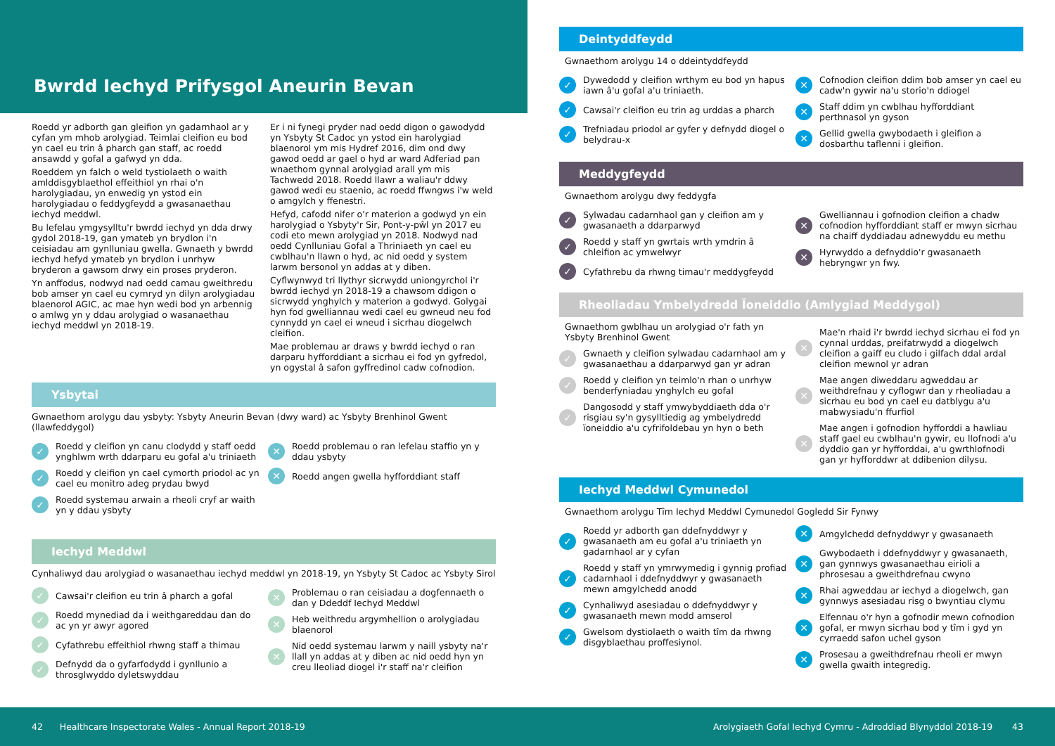Bwrdd Iechyd Prifysgol Aneurin Bevan
Roedd yr adborth gan gleifion yn gadarnhaol ar y cyfan ym mhob arolygiad. Teimlai cleifion eu bod yn cael eu trin â pharch gan staff, ac roedd ansawdd y gofal a gafwyd yn dda.
Roeddem yn falch o weld tystiolaeth o waith amlddisgyblaethol effeithiol yn rhai o'n harolygiadau, yn enwedig yn ystod ein harolygiadau o feddygfeydd a gwasanaethau iechyd meddwl.
Bu lefelau ymgysylltu'r bwrdd iechyd yn dda drwy gydol 2018-19, gan ymateb yn brydlon i'n ceisiadau am gynlluniau gwella. Gwnaeth y bwrdd iechyd hefyd ymateb yn brydlon i unrhyw bryderon a gawsom drwy ein proses pryderon.
Yn anffodus, nodwyd nad oedd camau gweithredu bob amser yn cael eu cymryd yn dilyn arolygiadau blaenorol AGIC, ac mae hyn wedi bod yn arbennig o amlwg yn y ddau arolygiad o wasanaethau iechyd meddwl yn 2018-19.
Er i ni fynegi pryder nad oedd digon o gawodydd yn Ysbyty St Cadoc yn ystod ein harolygiad blaenorol ym mis Hydref 2016, dim ond dwy gawod oedd ar gael o hyd ar ward Adferiad pan wnaethom gynnal arolygiad arall ym mis Tachwedd 2018. Roedd llawr a waliau'r ddwy gawod wedi eu staenio, ac roedd ffwngws i'w weld o amgylch y ffenestri.
Hefyd, cafodd nifer o'r materion a godwyd yn ein harolygiad o Ysbyty'r Sir, Pont-y-pŵl yn 2017 eu codi eto mewn arolygiad yn 2018. Nodwyd nad oedd Cynlluniau Gofal a Thriniaeth yn cael eu cwblhau'n llawn o hyd, ac nid oedd y system larwm bersonol yn addas at y diben.
Cyflwynwyd tri llythyr sicrwydd uniongyrchol i'r bwrdd iechyd yn 2018-19 a chawsom ddigon o sicrwydd ynghylch y materion a godwyd. Golygai hyn fod gwelliannau wedi cael eu gwneud neu fod cynnydd yn cael ei wneud i sicrhau diogelwch cleifion.
Mae problemau ar draws y bwrdd iechyd o ran darparu hyfforddiant a sicrhau ei fod yn gyfredol, yn ogystal â safon gyffredinol cadw cofnodion.
Ysbytai
Gwnaethom arolygu dau ysbyty: Ysbyty Aneurin Bevan (dwy ward) ac Ysbyty Brenhinol Gwent (llawfeddygol)
✓ Roedd y cleifion yn canu clodydd y staff oedd ynghlwm wrth ddarparu eu gofal a'u triniaeth
✓ Roedd y cleifion yn cael cymorth priodol ac yn cael eu monitro adeg prydau bwyd
✓ Roedd systemau arwain a rheoli cryf ar waith yn y ddau ysbyty
✕ Roedd problemau o ran lefelau staffio yn y ddau ysbyty
✕ Roedd angen gwella hyfforddiant staff
Iechyd Meddwl
Cynhaliwyd dau arolygiad o wasanaethau iechyd meddwl yn 2018-19, yn Ysbyty St Cadoc ac Ysbyty Sirol
✓ Cawsai'r cleifion eu trin â pharch a gofal
✓ Roedd mynediad da i weithgareddau dan do ac yn yr awyr agored
✓ Cyfathrebu effeithiol rhwng staff a thimau
✓ Defnydd da o gyfarfodydd i gynllunio a throsglwyddo dyletswyddau
✕ Problemau o ran ceisiadau a dogfennaeth o dan y Ddeddf Iechyd Meddwl
✕ Heb weithredu argymhellion o arolygiadau blaenorol
✕ Nid oedd systemau larwm y naill ysbyty na'r llall yn addas at y diben ac nid oedd hyn yn creu lleoliad diogel i'r staff na'r cleifion
Deintyddfeydd
Gwnaethom arolygu 14 o ddeintyddfeydd
✓ Dywedodd y cleifion wrthym eu bod yn hapus iawn â'u gofal a'u triniaeth.
✓ Cawsai'r cleifion eu trin ag urddas a pharch
✓ Trefniadau priodol ar gyfer y defnydd diogel o belydrau-x
✕ Cofnodion cleifion ddim bob amser yn cael eu cadw'n gywir na'u storio'n ddiogel
✕ Staff ddim yn cwblhau hyfforddiant perthnasol yn gyson
✕ Gellid gwella gwybodaeth i gleifion a dosbarthu taflenni i gleifion.
Meddygfeydd
Gwnaethom arolygu dwy feddygfa
✓ Sylwadau cadarnhaol gan y cleifion am y gwasanaeth a ddarparwyd
✓ Roedd y staff yn gwrtais wrth ymdrin â chleifion ac ymwelwyr
✓ Cyfathrebu da rhwng timau'r meddygfeydd
✕ Gwelliannau i gofnodion cleifion a chadw cofnodion hyfforddiant staff er mwyn sicrhau na chaiff dyddiadau adnewyddu eu methu
✕ Hyrwyddo a defnyddio'r gwasanaeth hebryngwr yn fwy.
Rheoliadau Ymbelydredd Ïoneiddio (Amlygiad Meddygol)
Gwnaethom gwblhau un arolygiad o'r fath yn Ysbyty Brenhinol Gwent
✓ Gwnaeth y cleifion sylwadau cadarnhaol am y gwasanaethau a ddarparwyd gan yr adran
✓ Roedd y cleifion yn teimlo'n rhan o unrhyw benderfyniadau ynghylch eu gofal
✓ Dangosodd y staff ymwybyddiaeth dda o'r risgiau sy'n gysylltiedig ag ymbelydredd ïoneiddio a'u cyfrifoldebau yn hyn o beth
✕ Mae'n rhaid i'r bwrdd iechyd sicrhau ei fod yn cynnal urddas, preifatrwydd a diogelwch cleifion a gaiff eu cludo i gilfach ddal ardal cleifion mewnol yr adran
✕ Mae angen diweddaru agweddau ar weithdrefnau y cyflogwr dan y rheoliadau a sicrhau eu bod yn cael eu datblygu a'u mabwysiadu'n ffurfiol
✕ Mae angen i gofnodion hyfforddi a hawliau staff gael eu cwblhau'n gywir, eu llofnodi a'u dyddio gan yr hyfforddai, a'u gwrthlofnodi gan yr hyfforddwr at ddibenion dilysu.
Iechyd Meddwl Cymunedol
Gwnaethom arolygu Tîm Iechyd Meddwl Cymunedol Gogledd Sir Fynwy
✓ Roedd yr adborth gan ddefnyddwyr y gwasanaeth am eu gofal a'u triniaeth yn gadarnhaol ar y cyfan
✓ Roedd y staff yn ymrwymedig i gynnig profiad cadarnhaol i ddefnyddwyr y gwasanaeth mewn amgylchedd anodd
✓ Cynhaliwyd asesiadau o ddefnyddwyr y gwasanaeth mewn modd amserol
✓ Gwelsom dystiolaeth o waith tîm da rhwng disgyblaethau proffesiynol.
✕ Amgylchedd defnyddwyr y gwasanaeth
✕ Gwybodaeth i ddefnyddwyr y gwasanaeth, gan gynnwys gwasanaethau eirioli a phrosesau a gweithdrefnau cwyno
✕ Rhai agweddau ar iechyd a diogelwch, gan gynnwys asesiadau risg o bwyntiau clymu
✕ Elfennau o'r hyn a gofnodir mewn cofnodion gofal, er mwyn sicrhau bod y tîm i gyd yn cyrraedd safon uchel gyson
✕ Prosesau a gweithdrefnau rheoli er mwyn gwella gwaith integredig.
42 Healthcare Inspectorate Wales - Annual Report 2018-19 Arolygiaeth Gofal Iechyd Cymru - Adroddiad Blynyddol 2018-19 43